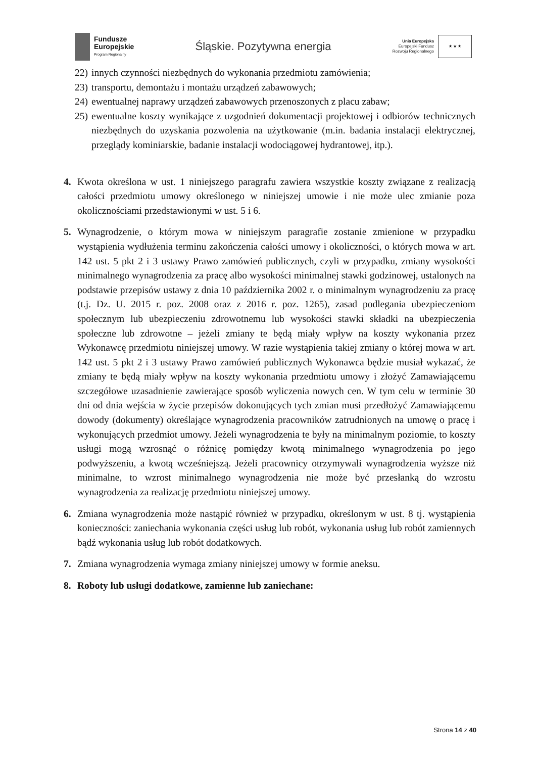Fundusze
Europejskie
Program Regionalny
Śląskie. Pozytywna energia
Unia Europejska
Europejski Fundusz
Rozwoju Regionalnego
★ ★ ★
22)
innych czynności niezbędnych do wykonania przedmiotu zamówienia;
23)
transportu, demontażu i montażu urządzeń zabawowych;
24)
ewentualnej naprawy urządzeń zabawowych przenoszonych z placu zabaw;
25)
ewentualne koszty wynikające z uzgodnień dokumentacji projektowej i odbiorów technicznych niezbędnych do uzyskania pozwolenia na użytkowanie (m.in. badania instalacji elektrycznej, przeglądy kominiarskie, badanie instalacji wodociągowej hydrantowej, itp.).
4. Kwota określona w ust. 1 niniejszego paragrafu zawiera wszystkie koszty związane z realizacją całości przedmiotu umowy określonego w niniejszej umowie i nie może ulec zmianie poza okolicznościami przedstawionymi w ust. 5 i 6.
5. Wynagrodzenie, o którym mowa w niniejszym paragrafie zostanie zmienione w przypadku wystąpienia wydłużenia terminu zakończenia całości umowy i okoliczności, o których mowa w art. 142 ust. 5 pkt 2 i 3 ustawy Prawo zamówień publicznych, czyli w przypadku, zmiany wysokości minimalnego wynagrodzenia za pracę albo wysokości minimalnej stawki godzinowej, ustalonych na podstawie przepisów ustawy z dnia 10 października 2002 r. o minimalnym wynagrodzeniu za pracę (t.j. Dz. U. 2015 r. poz. 2008 oraz z 2016 r. poz. 1265), zasad podlegania ubezpieczeniom społecznym lub ubezpieczeniu zdrowotnemu lub wysokości stawki składki na ubezpieczenia społeczne lub zdrowotne – jeżeli zmiany te będą miały wpływ na koszty wykonania przez Wykonawcę przedmiotu niniejszej umowy. W razie wystąpienia takiej zmiany o której mowa w art. 142 ust. 5 pkt 2 i 3 ustawy Prawo zamówień publicznych Wykonawca będzie musiał wykazać, że zmiany te będą miały wpływ na koszty wykonania przedmiotu umowy i złożyć Zamawiającemu szczegółowe uzasadnienie zawierające sposób wyliczenia nowych cen. W tym celu w terminie 30 dni od dnia wejścia w życie przepisów dokonujących tych zmian musi przedłożyć Zamawiającemu dowody (dokumenty) określające wynagrodzenia pracowników zatrudnionych na umowę o pracę i wykonujących przedmiot umowy. Jeżeli wynagrodzenia te były na minimalnym poziomie, to koszty usługi mogą wzrosnąć o różnicę pomiędzy kwotą minimalnego wynagrodzenia po jego podwyższeniu, a kwotą wcześniejszą. Jeżeli pracownicy otrzymywali wynagrodzenia wyższe niż minimalne, to wzrost minimalnego wynagrodzenia nie może być przesłanką do wzrostu wynagrodzenia za realizację przedmiotu niniejszej umowy.
6. Zmiana wynagrodzenia może nastąpić również w przypadku, określonym w ust. 8 tj. wystąpienia konieczności: zaniechania wykonania części usług lub robót, wykonania usług lub robót zamiennych bądź wykonania usług lub robót dodatkowych.
7. Zmiana wynagrodzenia wymaga zmiany niniejszej umowy w formie aneksu.
8. Roboty lub usługi dodatkowe, zamienne lub zaniechane:
Strona 14 z 40